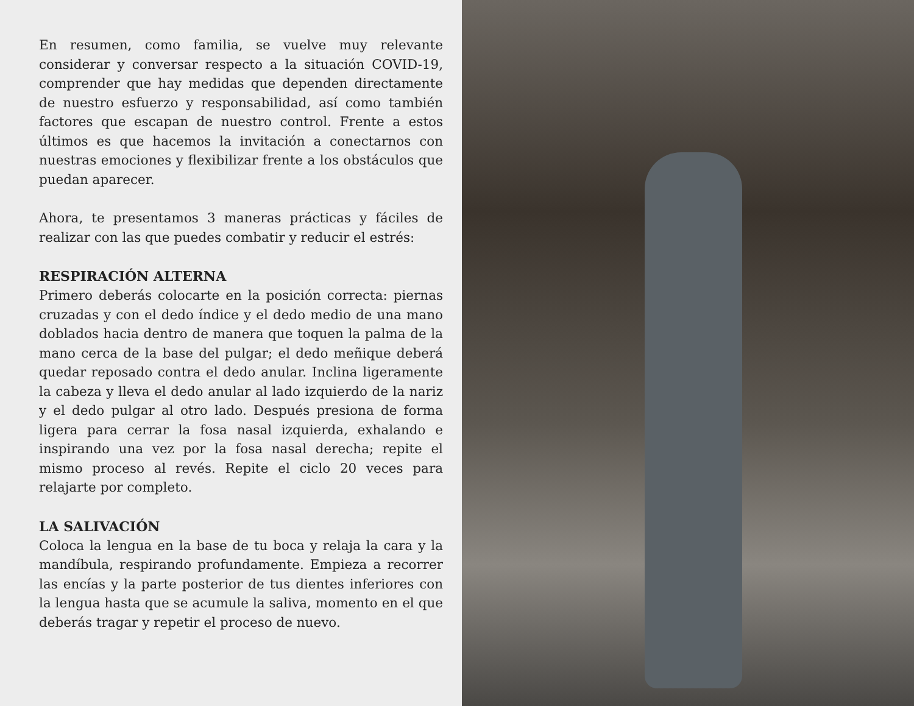En resumen, como familia, se vuelve muy relevante considerar y conversar respecto a la situación COVID-19, comprender que hay medidas que dependen directamente de nuestro esfuerzo y responsabilidad, así como también factores que escapan de nuestro control. Frente a estos últimos es que hacemos la invitación a conectarnos con nuestras emociones y flexibilizar frente a los obstáculos que puedan aparecer.
Ahora, te presentamos 3 maneras prácticas y fáciles de realizar con las que puedes combatir y reducir el estrés:
RESPIRACIÓN ALTERNA
Primero deberás colocarte en la posición correcta: piernas cruzadas y con el dedo índice y el dedo medio de una mano doblados hacia dentro de manera que toquen la palma de la mano cerca de la base del pulgar; el dedo meñique deberá quedar reposado contra el dedo anular. Inclina ligeramente la cabeza y lleva el dedo anular al lado izquierdo de la nariz y el dedo pulgar al otro lado. Después presiona de forma ligera para cerrar la fosa nasal izquierda, exhalando e inspirando una vez por la fosa nasal derecha; repite el mismo proceso al revés. Repite el ciclo 20 veces para relajarte por completo.
LA SALIVACIÓN
Coloca la lengua en la base de tu boca y relaja la cara y la mandíbula, respirando profundamente. Empieza a recorrer las encías y la parte posterior de tus dientes inferiores con la lengua hasta que se acumule la saliva, momento en el que deberás tragar y repetir el proceso de nuevo.